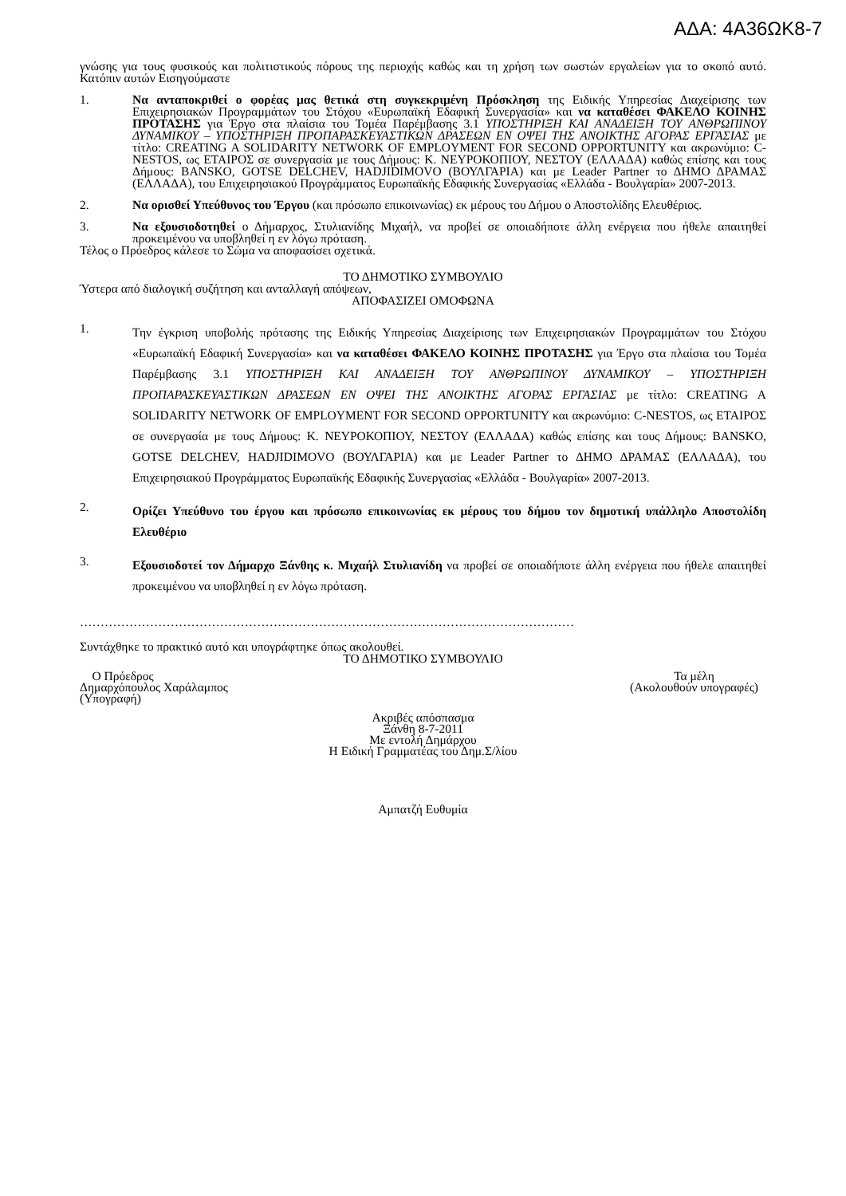ΑΔΑ: 4Α36ΩΚ8-7
γνώσης για τους φυσικούς και πολιτιστικούς πόρους της περιοχής καθώς και τη χρήση των σωστών εργαλείων για το σκοπό αυτό. Κατόπιν αυτών Εισηγούμαστε
1. Να ανταποκριθεί ο φορέας μας θετικά στη συγκεκριμένη Πρόσκληση της Ειδικής Υπηρεσίας Διαχείρισης των Επιχειρησιακών Προγραμμάτων του Στόχου «Ευρωπαϊκή Εδαφική Συνεργασία» και να καταθέσει ΦΑΚΕΛΟ ΚΟΙΝΗΣ ΠΡΟΤΑΣΗΣ για Έργο στα πλαίσια του Τομέα Παρέμβασης 3.1 ΥΠΟΣΤΗΡΙΞΗ ΚΑΙ ΑΝΑΔΕΙΞΗ ΤΟΥ ΑΝΘΡΩΠΙΝΟΥ ΔΥΝΑΜΙΚΟΥ – ΥΠΟΣΤΗΡΙΞΗ ΠΡΟΠΑΡΑΣΚΕΥΑΣΤΙΚΩΝ ΔΡΑΣΕΩΝ ΕΝ ΟΨΕΙ ΤΗΣ ΑΝΟΙΚΤΗΣ ΑΓΟΡΑΣ ΕΡΓΑΣΙΑΣ με τίτλο: CREATING A SOLIDARITY NETWORK OF EMPLOYMENT FOR SECOND OPPORTUNITY και ακρωνύμιο: C-NESTOS, ως ΕΤΑΙΡΟΣ σε συνεργασία με τους Δήμους: Κ. ΝΕΥΡΟΚΟΠΙΟΥ, ΝΕΣΤΟΥ (ΕΛΛΑΔΑ) καθώς επίσης και τους Δήμους: BANSKO, GOTSE DELCHEV, HADJIDIMOVO (ΒΟΥΛΓΑΡΙΑ) και με Leader Partner το ΔΗΜΟ ΔΡΑΜΑΣ (ΕΛΛΑΔΑ), του Επιχειρησιακού Προγράμματος Ευρωπαϊκής Εδαφικής Συνεργασίας «Ελλάδα - Βουλγαρία» 2007-2013.
2. Να ορισθεί Υπεύθυνος του Έργου (και πρόσωπο επικοινωνίας) εκ μέρους του Δήμου ο Αποστολίδης Ελευθέριος.
3. Να εξουσιοδοτηθεί ο Δήμαρχος, Στυλιανίδης Μιχαήλ, να προβεί σε οποιαδήποτε άλλη ενέργεια που ήθελε απαιτηθεί προκειμένου να υποβληθεί η εν λόγω πρόταση.
Τέλος ο Πρόεδρος κάλεσε το Σώμα να αποφασίσει σχετικά.
ΤΟ ΔΗΜΟΤΙΚΟ ΣΥΜΒΟΥΛΙΟ
Ύστερα από διαλογική συζήτηση και ανταλλαγή απόψεων,
ΑΠΟΦΑΣΙΖΕΙ ΟΜΟΦΩΝΑ
1.
Την έγκριση υποβολής πρότασης της Ειδικής Υπηρεσίας Διαχείρισης των Επιχειρησιακών Προγραμμάτων του Στόχου «Ευρωπαϊκή Εδαφική Συνεργασία» και να καταθέσει ΦΑΚΕΛΟ ΚΟΙΝΗΣ ΠΡΟΤΑΣΗΣ για Έργο στα πλαίσια του Τομέα Παρέμβασης 3.1 ΥΠΟΣΤΗΡΙΞΗ ΚΑΙ ΑΝΑΔΕΙΞΗ ΤΟΥ ΑΝΘΡΩΠΙΝΟΥ ΔΥΝΑΜΙΚΟΥ – ΥΠΟΣΤΗΡΙΞΗ ΠΡΟΠΑΡΑΣΚΕΥΑΣΤΙΚΩΝ ΔΡΑΣΕΩΝ ΕΝ ΟΨΕΙ ΤΗΣ ΑΝΟΙΚΤΗΣ ΑΓΟΡΑΣ ΕΡΓΑΣΙΑΣ με τίτλο: CREATING A SOLIDARITY NETWORK OF EMPLOYMENT FOR SECOND OPPORTUNITY και ακρωνύμιο: C-NESTOS, ως ΕΤΑΙΡΟΣ σε συνεργασία με τους Δήμους: Κ. ΝΕΥΡΟΚΟΠΙΟΥ, ΝΕΣΤΟΥ (ΕΛΛΑΔΑ) καθώς επίσης και τους Δήμους: BANSKO, GOTSE DELCHEV, HADJIDIMOVO (ΒΟΥΛΓΑΡΙΑ) και με Leader Partner το ΔΗΜΟ ΔΡΑΜΑΣ (ΕΛΛΑΔΑ), του Επιχειρησιακού Προγράμματος Ευρωπαϊκής Εδαφικής Συνεργασίας «Ελλάδα - Βουλγαρία» 2007-2013.
2.
Ορίζει Υπεύθυνο του έργου και πρόσωπο επικοινωνίας εκ μέρους του δήμου τον δημοτική υπάλληλο Αποστολίδη Ελευθέριο
3.
Εξουσιοδοτεί τον Δήμαρχο Ξάνθης κ. Μιχαήλ Στυλιανίδη να προβεί σε οποιαδήποτε άλλη ενέργεια που ήθελε απαιτηθεί προκειμένου να υποβληθεί η εν λόγω πρόταση.
…………………………………………………………………………………………………………
Συντάχθηκε το πρακτικό αυτό και υπογράφτηκε όπως ακολουθεί.
ΤΟ ΔΗΜΟΤΙΚΟ ΣΥΜΒΟΥΛΙΟ
Ο Πρόεδρος
Δημαρχόπουλος Χαράλαμπος
(Υπογραφή)
Τα μέλη
(Ακολουθούν υπογραφές)
Ακριβές απόσπασμα
Ξάνθη 8-7-2011
Με εντολή Δημάρχου
Η Ειδική Γραμματέας του Δημ.Σ/λίου
Αμπατζή Ευθυμία